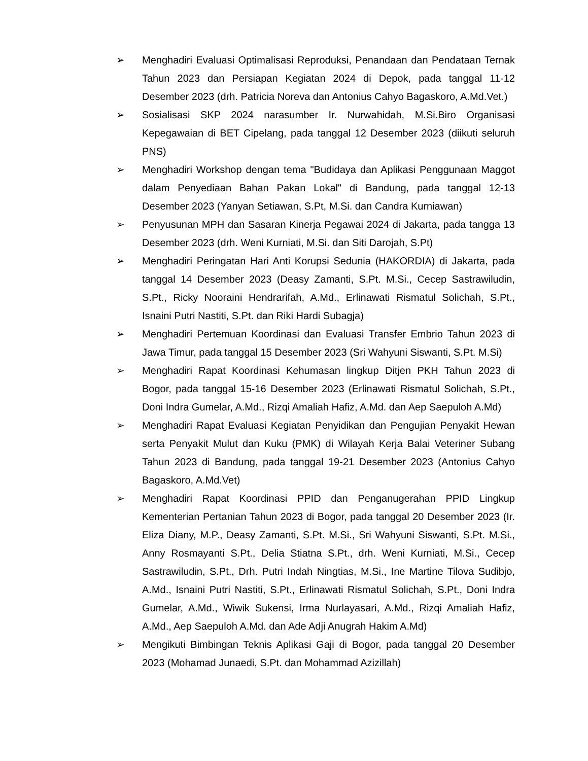➢ Menghadiri Evaluasi Optimalisasi Reproduksi, Penandaan dan Pendataan Ternak Tahun 2023 dan Persiapan Kegiatan 2024 di Depok, pada tanggal 11-12 Desember 2023 (drh. Patricia Noreva dan Antonius Cahyo Bagaskoro, A.Md.Vet.)
➢ Sosialisasi SKP 2024 narasumber Ir. Nurwahidah, M.Si.Biro Organisasi Kepegawaian di BET Cipelang, pada tanggal 12 Desember 2023 (diikuti seluruh PNS)
➢ Menghadiri Workshop dengan tema "Budidaya dan Aplikasi Penggunaan Maggot dalam Penyediaan Bahan Pakan Lokal" di Bandung, pada tanggal 12-13 Desember 2023 (Yanyan Setiawan, S.Pt, M.Si. dan Candra Kurniawan)
➢ Penyusunan MPH dan Sasaran Kinerja Pegawai 2024 di Jakarta, pada tangga 13 Desember 2023 (drh. Weni Kurniati, M.Si. dan Siti Darojah, S.Pt)
➢ Menghadiri Peringatan Hari Anti Korupsi Sedunia (HAKORDIA) di Jakarta, pada tanggal 14 Desember 2023 (Deasy Zamanti, S.Pt. M.Si., Cecep Sastrawiludin, S.Pt., Ricky Nooraini Hendrarifah, A.Md., Erlinawati Rismatul Solichah, S.Pt., Isnaini Putri Nastiti, S.Pt. dan Riki Hardi Subagja)
➢ Menghadiri Pertemuan Koordinasi dan Evaluasi Transfer Embrio Tahun 2023 di Jawa Timur, pada tanggal 15 Desember 2023 (Sri Wahyuni Siswanti, S.Pt. M.Si)
➢ Menghadiri Rapat Koordinasi Kehumasan lingkup Ditjen PKH Tahun 2023 di Bogor, pada tanggal 15-16 Desember 2023 (Erlinawati Rismatul Solichah, S.Pt., Doni Indra Gumelar, A.Md., Rizqi Amaliah Hafiz, A.Md. dan Aep Saepuloh A.Md)
➢ Menghadiri Rapat Evaluasi Kegiatan Penyidikan dan Pengujian Penyakit Hewan serta Penyakit Mulut dan Kuku (PMK) di Wilayah Kerja Balai Veteriner Subang Tahun 2023 di Bandung, pada tanggal 19-21 Desember 2023 (Antonius Cahyo Bagaskoro, A.Md.Vet)
➢ Menghadiri Rapat Koordinasi PPID dan Penganugerahan PPID Lingkup Kementerian Pertanian Tahun 2023 di Bogor, pada tanggal 20 Desember 2023 (Ir. Eliza Diany, M.P., Deasy Zamanti, S.Pt. M.Si., Sri Wahyuni Siswanti, S.Pt. M.Si., Anny Rosmayanti S.Pt., Delia Stiatna S.Pt., drh. Weni Kurniati, M.Si., Cecep Sastrawiludin, S.Pt., Drh. Putri Indah Ningtias, M.Si., Ine Martine Tilova Sudibjo, A.Md., Isnaini Putri Nastiti, S.Pt., Erlinawati Rismatul Solichah, S.Pt., Doni Indra Gumelar, A.Md., Wiwik Sukensi, Irma Nurlayasari, A.Md., Rizqi Amaliah Hafiz, A.Md., Aep Saepuloh A.Md. dan Ade Adji Anugrah Hakim A.Md)
➢ Mengikuti Bimbingan Teknis Aplikasi Gaji di Bogor, pada tanggal 20 Desember 2023 (Mohamad Junaedi, S.Pt. dan Mohammad Azizillah)